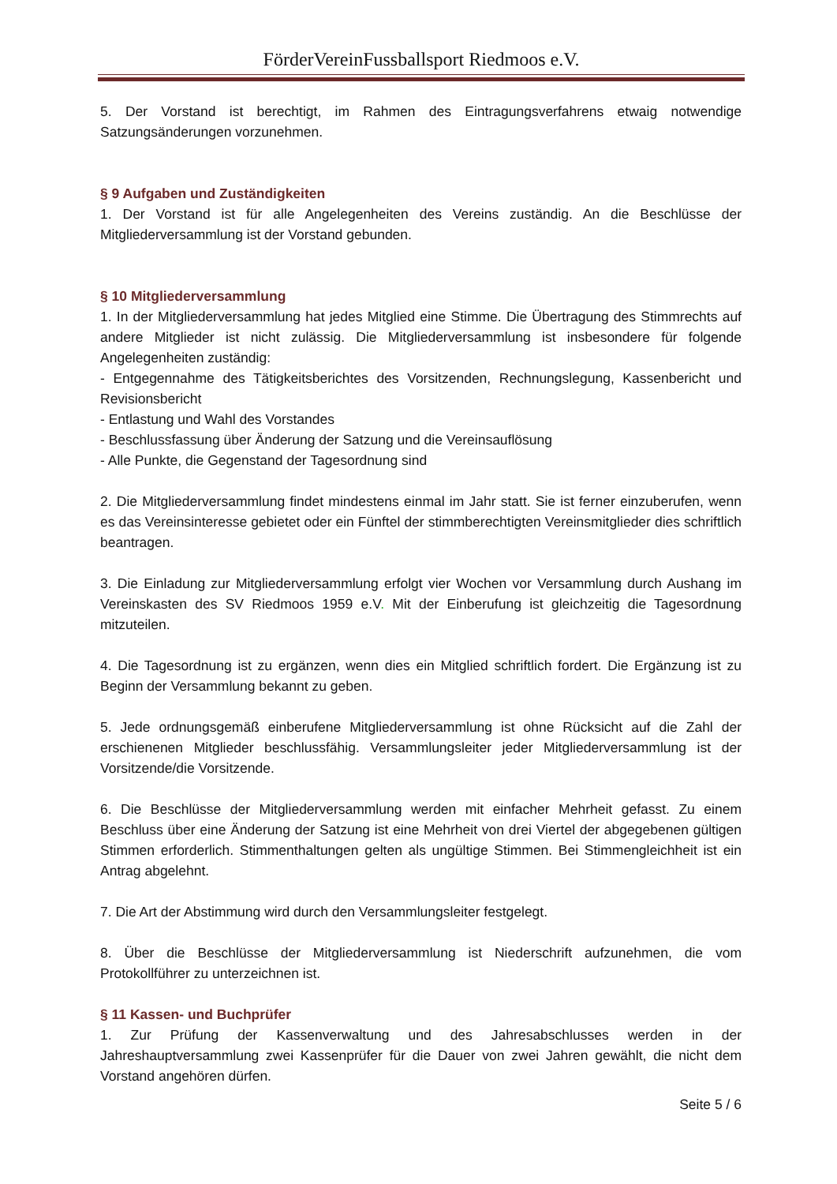FörderVereinFussballsport Riedmoos e.V.
5. Der Vorstand ist berechtigt, im Rahmen des Eintragungsverfahrens etwaig notwendige Satzungsänderungen vorzunehmen.
§ 9 Aufgaben und Zuständigkeiten
1. Der Vorstand ist für alle Angelegenheiten des Vereins zuständig. An die Beschlüsse der Mitgliederversammlung ist der Vorstand gebunden.
§ 10 Mitgliederversammlung
1. In der Mitgliederversammlung hat jedes Mitglied eine Stimme. Die Übertragung des Stimmrechts auf andere Mitglieder ist nicht zulässig. Die Mitgliederversammlung ist insbesondere für folgende Angelegenheiten zuständig:
- Entgegennahme des Tätigkeitsberichtes des Vorsitzenden, Rechnungslegung, Kassenbericht und Revisionsbericht
- Entlastung und Wahl des Vorstandes
- Beschlussfassung über Änderung der Satzung und die Vereinsauflösung
- Alle Punkte, die Gegenstand der Tagesordnung sind
2. Die Mitgliederversammlung findet mindestens einmal im Jahr statt. Sie ist ferner einzuberufen, wenn es das Vereinsinteresse gebietet oder ein Fünftel der stimmberechtigten Vereinsmitglieder dies schriftlich beantragen.
3. Die Einladung zur Mitgliederversammlung erfolgt vier Wochen vor Versammlung durch Aushang im Vereinskasten des SV Riedmoos 1959 e.V. Mit der Einberufung ist gleichzeitig die Tagesordnung mitzuteilen.
4. Die Tagesordnung ist zu ergänzen, wenn dies ein Mitglied schriftlich fordert. Die Ergänzung ist zu Beginn der Versammlung bekannt zu geben.
5. Jede ordnungsgemäß einberufene Mitgliederversammlung ist ohne Rücksicht auf die Zahl der erschienenen Mitglieder beschlussfähig. Versammlungsleiter jeder Mitgliederversammlung ist der Vorsitzende/die Vorsitzende.
6. Die Beschlüsse der Mitgliederversammlung werden mit einfacher Mehrheit gefasst. Zu einem Beschluss über eine Änderung der Satzung ist eine Mehrheit von drei Viertel der abgegebenen gültigen Stimmen erforderlich. Stimmenthaltungen gelten als ungültige Stimmen. Bei Stimmengleichheit ist ein Antrag abgelehnt.
7. Die Art der Abstimmung wird durch den Versammlungsleiter festgelegt.
8. Über die Beschlüsse der Mitgliederversammlung ist Niederschrift aufzunehmen, die vom Protokollführer zu unterzeichnen ist.
§ 11 Kassen- und Buchprüfer
1. Zur Prüfung der Kassenverwaltung und des Jahresabschlusses werden in der Jahreshauptversammlung zwei Kassenprüfer für die Dauer von zwei Jahren gewählt, die nicht dem Vorstand angehören dürfen.
Seite 5 / 6